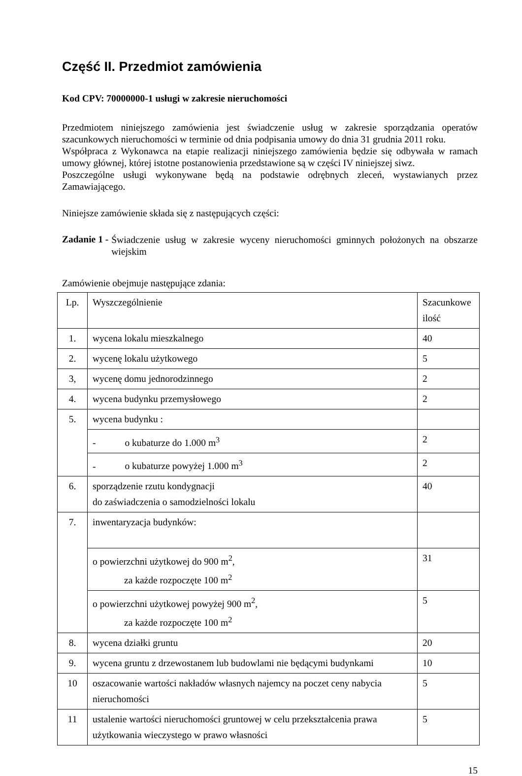Część II. Przedmiot zamówienia
Kod CPV: 70000000-1 usługi w zakresie nieruchomości
Przedmiotem niniejszego zamówienia jest świadczenie usług w zakresie sporządzania operatów szacunkowych nieruchomości w terminie od dnia podpisania umowy do dnia 31 grudnia 2011 roku.
Współpraca z Wykonawca na etapie realizacji niniejszego zamówienia będzie się odbywała w ramach umowy głównej, której istotne postanowienia przedstawione są w części IV niniejszej siwz.
Poszczególne usługi wykonywane będą na podstawie odrębnych zleceń, wystawianych przez Zamawiającego.
Niniejsze zamówienie składa się z następujących części:
Zadanie 1 -
Świadczenie usług w zakresie wyceny nieruchomości gminnych położonych na obszarze wiejskim
Zamówienie obejmuje następujące zdania:
| Lp. | Wyszczególnienie | Szacunkowe ilość |
| 1. | wycena lokalu mieszkalnego | 40 |
| 2. | wycenę lokalu użytkowego | 5 |
| 3, | wycenę domu jednorodzinnego | 2 |
| 4. | wycena budynku przemysłowego | 2 |
| 5. | wycena budynku : | |
| | - o kubaturze do 1.000 m<sup>3</sup> | 2 |
| | - o kubaturze powyżej 1.000 m<sup>3</sup> | 2 |
| 6. | sporządzenie rzutu kondygnacji do zaświadczenia o samodzielności lokalu | 40 |
| 7. | inwentaryzacja budynków: | |
| | o powierzchni użytkowej do 900 m<sup>2</sup>, za każde rozpoczęte 100 m<sup>2</sup> | 31 |
| | o powierzchni użytkowej powyżej 900 m<sup>2</sup>, za każde rozpoczęte 100 m<sup>2</sup> | 5 |
| 8. | wycena działki gruntu | 20 |
| 9. | wycena gruntu z drzewostanem lub budowlami nie będącymi budynkami | 10 |
| 10 | oszacowanie wartości nakładów własnych najemcy na poczet ceny nabycia nieruchomości | 5 |
| 11 | ustalenie wartości nieruchomości gruntowej w celu przekształcenia prawa użytkowania wieczystego w prawo własności | 5 |
15